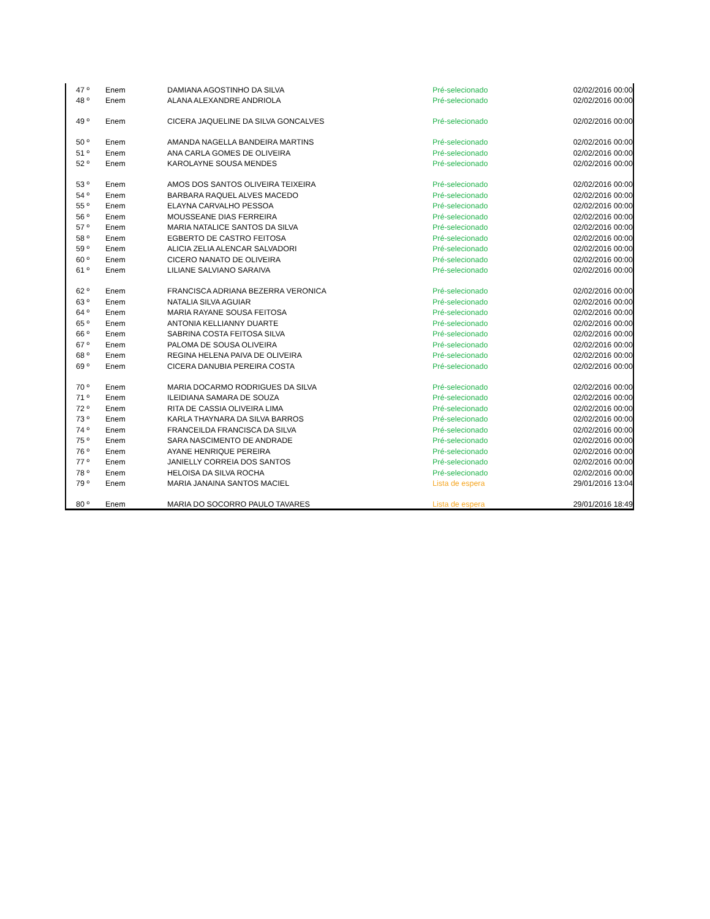| 47 º | Enem | DAMIANA AGOSTINHO DA SILVA | Pré-selecionado | 02/02/2016 00:00 |
| 48 º | Enem | ALANA ALEXANDRE ANDRIOLA | Pré-selecionado | 02/02/2016 00:00 |
| 49 º | Enem | CICERA JAQUELINE DA SILVA GONCALVES | Pré-selecionado | 02/02/2016 00:00 |
| 50 º | Enem | AMANDA NAGELLA BANDEIRA MARTINS | Pré-selecionado | 02/02/2016 00:00 |
| 51 º | Enem | ANA CARLA GOMES DE OLIVEIRA | Pré-selecionado | 02/02/2016 00:00 |
| 52 º | Enem | KAROLAYNE SOUSA MENDES | Pré-selecionado | 02/02/2016 00:00 |
| 53 º | Enem | AMOS DOS SANTOS OLIVEIRA TEIXEIRA | Pré-selecionado | 02/02/2016 00:00 |
| 54 º | Enem | BARBARA RAQUEL ALVES MACEDO | Pré-selecionado | 02/02/2016 00:00 |
| 55 º | Enem | ELAYNA CARVALHO PESSOA | Pré-selecionado | 02/02/2016 00:00 |
| 56 º | Enem | MOUSSEANE DIAS FERREIRA | Pré-selecionado | 02/02/2016 00:00 |
| 57 º | Enem | MARIA NATALICE SANTOS DA SILVA | Pré-selecionado | 02/02/2016 00:00 |
| 58 º | Enem | EGBERTO DE CASTRO FEITOSA | Pré-selecionado | 02/02/2016 00:00 |
| 59 º | Enem | ALICIA ZELIA ALENCAR SALVADORI | Pré-selecionado | 02/02/2016 00:00 |
| 60 º | Enem | CICERO NANATO DE OLIVEIRA | Pré-selecionado | 02/02/2016 00:00 |
| 61 º | Enem | LILIANE SALVIANO SARAIVA | Pré-selecionado | 02/02/2016 00:00 |
| 62 º | Enem | FRANCISCA ADRIANA BEZERRA VERONICA | Pré-selecionado | 02/02/2016 00:00 |
| 63 º | Enem | NATALIA SILVA AGUIAR | Pré-selecionado | 02/02/2016 00:00 |
| 64 º | Enem | MARIA RAYANE SOUSA FEITOSA | Pré-selecionado | 02/02/2016 00:00 |
| 65 º | Enem | ANTONIA KELLIANNY DUARTE | Pré-selecionado | 02/02/2016 00:00 |
| 66 º | Enem | SABRINA COSTA FEITOSA SILVA | Pré-selecionado | 02/02/2016 00:00 |
| 67 º | Enem | PALOMA DE SOUSA OLIVEIRA | Pré-selecionado | 02/02/2016 00:00 |
| 68 º | Enem | REGINA HELENA PAIVA DE OLIVEIRA | Pré-selecionado | 02/02/2016 00:00 |
| 69 º | Enem | CICERA DANUBIA PEREIRA COSTA | Pré-selecionado | 02/02/2016 00:00 |
| 70 º | Enem | MARIA DOCARMO RODRIGUES DA SILVA | Pré-selecionado | 02/02/2016 00:00 |
| 71 º | Enem | ILEIDIANA SAMARA DE SOUZA | Pré-selecionado | 02/02/2016 00:00 |
| 72 º | Enem | RITA DE CASSIA OLIVEIRA LIMA | Pré-selecionado | 02/02/2016 00:00 |
| 73 º | Enem | KARLA THAYNARA DA SILVA BARROS | Pré-selecionado | 02/02/2016 00:00 |
| 74 º | Enem | FRANCEILDA FRANCISCA DA SILVA | Pré-selecionado | 02/02/2016 00:00 |
| 75 º | Enem | SARA NASCIMENTO DE ANDRADE | Pré-selecionado | 02/02/2016 00:00 |
| 76 º | Enem | AYANE HENRIQUE PEREIRA | Pré-selecionado | 02/02/2016 00:00 |
| 77 º | Enem | JANIELLY CORREIA DOS SANTOS | Pré-selecionado | 02/02/2016 00:00 |
| 78 º | Enem | HELOISA DA SILVA ROCHA | Pré-selecionado | 02/02/2016 00:00 |
| 79 º | Enem | MARIA JANAINA SANTOS MACIEL | Lista de espera | 29/01/2016 13:04 |
| 80 º | Enem | MARIA DO SOCORRO PAULO TAVARES | Lista de espera | 29/01/2016 18:49 |